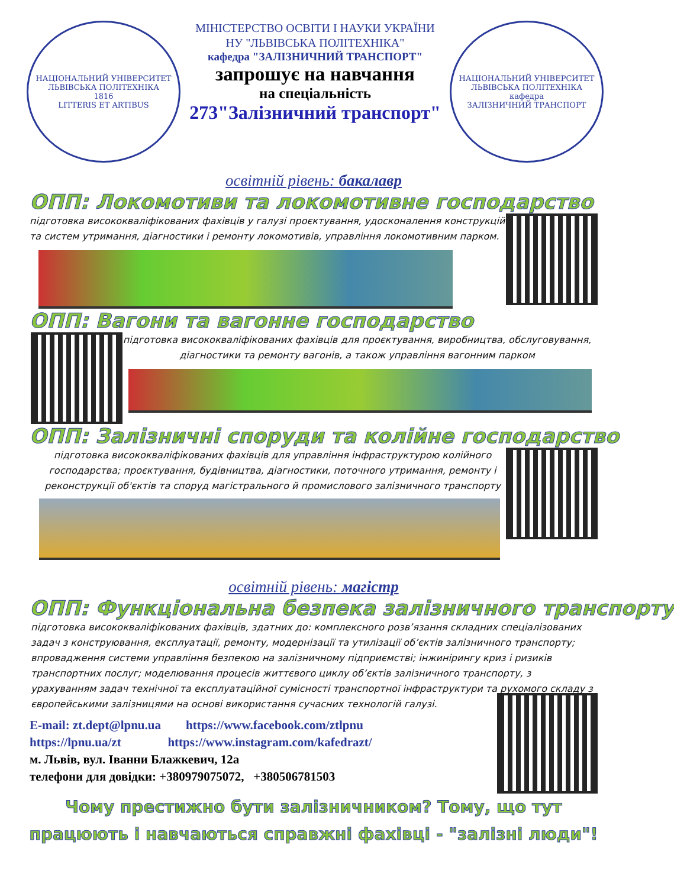НАЦІОНАЛЬНИЙ УНІВЕРСИТЕТ ЛЬВІВСЬКА ПОЛІТЕХНІКА
1816
LITTERIS ET ARTIBUS
МІНІСТЕРСТВО ОСВІТИ І НАУКИ УКРАЇНИ
НУ "ЛЬВІВСЬКА ПОЛІТЕХНІКА"
кафедра "ЗАЛІЗНИЧНИЙ ТРАНСПОРТ"
запрошує на навчання
на спеціальність
273"Залізничний транспорт"
НАЦІОНАЛЬНИЙ УНІВЕРСИТЕТ ЛЬВІВСЬКА ПОЛІТЕХНІКА
кафедра
ЗАЛІЗНИЧНИЙ ТРАНСПОРТ
освітній рівень: бакалавр
ОПП: Локомотиви та локомотивне господарство
підготовка висококваліфікованих фахівців у галузі проєктування, удосконалення конструкцій та систем утримання, діагностики і ремонту локомотивів, управління локомотивним парком.
ОПП: Вагони та вагонне господарство
підготовка висококваліфікованих фахівців для проєктування, виробництва, обслуговування, діагностики та ремонту вагонів, а також управління вагонним парком
ОПП: Залізничні споруди та колійне господарство
підготовка висококваліфікованих фахівців для управління інфраструктурою колійного господарства; проєктування, будівництва, діагностики, поточного утримання, ремонту і реконструкції об'єктів та споруд магістрального й промислового залізничного транспорту
освітній рівень: магістр
ОПП: Функціональна безпека залізничного транспорту
підготовка висококваліфікованих фахівців, здатних до: комплексного розв’язання складних спеціалізованих задач з конструювання, експлуатації, ремонту, модернізації та утилізації об’єктів залізничного транспорту; впровадження системи управління безпекою на залізничному підприємстві; інжинірингу криз і ризиків транспортних послуг; моделювання процесів життєвого циклу об’єктів залізничного транспорту, з урахуванням задач технічної та експлуатаційної сумісності транспортної інфраструктури та рухомого складу з європейськими залізницями на основі використання сучасних технологій галузі.
E-mail: zt.dept@lpnu.ua https://www.facebook.com/ztlpnu
https://lpnu.ua/zt https://www.instagram.com/kafedrazt/
м. Львів, вул. Іванни Блажкевич, 12а
телефони для довідки: +380979075072, +380506781503
Чому престижно бути залізничником? Тому, що тут
працюють і навчаються справжні фахівці - "залізні люди"!